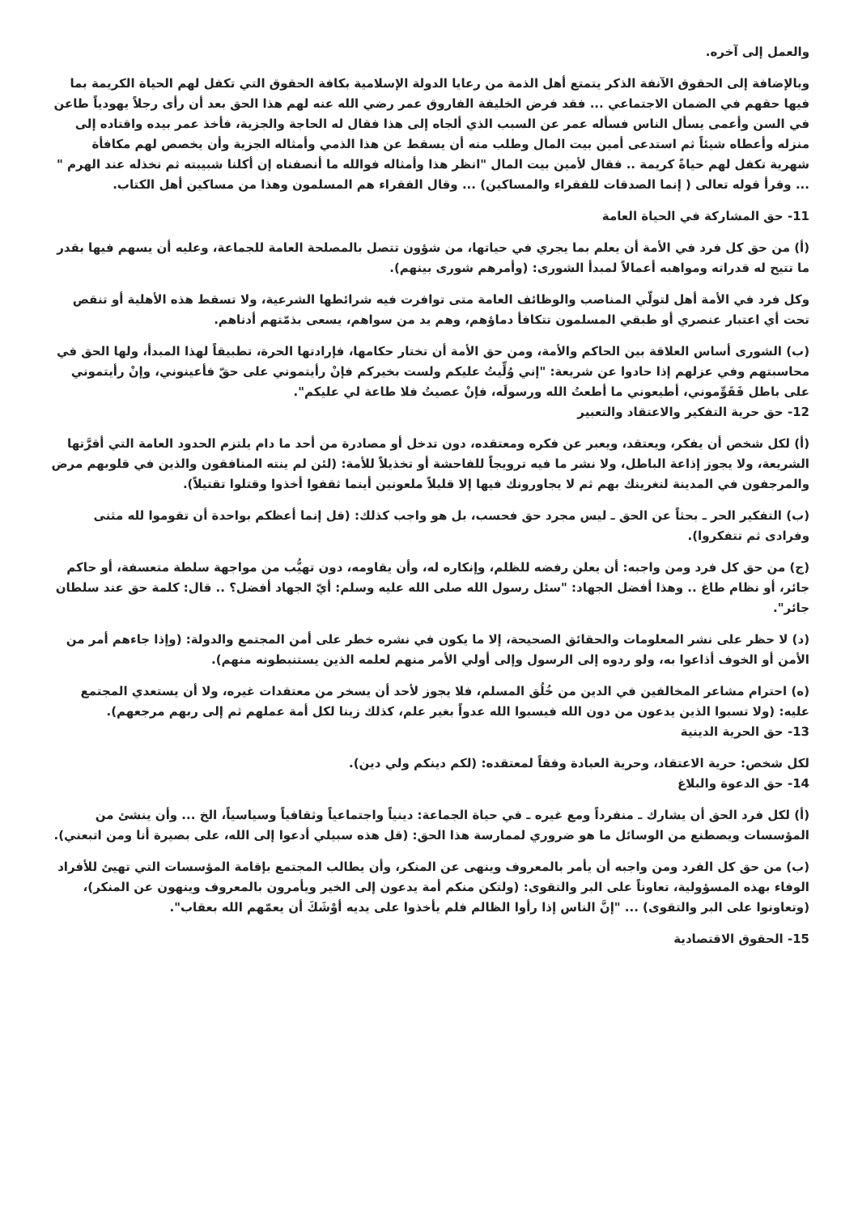والعمل إلى آخره.
وبالإضافة إلى الحقوق الآنفة الذكر يتمتع أهل الذمة من رعايا الدولة الإسلامية بكافة الحقوق التي تكفل لهم الحياة الكريمة بما فيها حقهم في الضمان الاجتماعي ... فقد فرض الخليفة الفاروق عمر رضي الله عنه لهم هذا الحق بعد أن رأى رجلاً يهودياً طاعن في السن وأعمى يسأل الناس فسأله عمر عن السبب الذي ألجاه إلى هذا فقال له الحاجة والجزية، فأخذ عمر بيده واقتاده إلى منزله وأعطاه شيئاً ثم استدعى أمين بيت المال وطلب منه أن يسقط عن هذا الذمي وأمثاله الجزية وأن يخصص لهم مكافأة شهرية تكفل لهم حياةً كريمة .. فقال لأمين بيت المال "انظر هذا وأمثاله فوالله ما أنصفناه إن أكلنا شبيبته ثم نخذله عند الهرم " ... وقرأ قوله تعالى ( إنما الصدقات للفقراء والمساكين) ... وقال الفقراء هم المسلمون وهذا من مساكين أهل الكتاب.
11- حق المشاركة في الحياة العامة
(أ) من حق كل فرد في الأمة أن يعلم بما يجري في حياتها، من شؤون تتصل بالمصلحة العامة للجماعة، وعليه أن يسهم فيها بقدر ما تتيح له قدراته ومواهبه أعمالاً لمبدأ الشورى: (وأمرهم شورى بينهم).
وكل فرد في الأمة أهل لتولّي المناصب والوظائف العامة متى توافرت فيه شرائطها الشرعية، ولا تسقط هذه الأهلية أو تنقص تحت أي اعتبار عنصري أو طبقي المسلمون تتكافأ دماؤهم، وهم يد من سواهم، يسعى بذمّتهم أدناهم.
(ب) الشورى أساس العلاقة بين الحاكم والأمة، ومن حق الأمة أن تختار حكامها، فإرادتها الحرة، تطبيقاً لهذا المبدأ، ولها الحق في محاسبتهم وفي عزلهم إذا حادوا عن شريعة: "إني وُلِّيتُ عليكم ولست بخيركم فإنْ رأيتموني على حقّ فأعينوني، وإنْ رأيتموني على باطل فَقَوِّموني، أطيعوني ما أطعتُ الله ورسولَه، فإنْ عصيتُ فلا طاعة لي عليكم".
12- حق حرية التفكير والاعتقاد والتعبير
(أ) لكل شخص أن يفكر، ويعتقد، ويعبر عن فكره ومعتقده، دون تدخل أو مصادرة من أحد ما دام يلتزم الحدود العامة التي أقرَّتها الشريعة، ولا يجوز إذاعة الباطل، ولا نشر ما فيه ترويجاً للفاحشة أو تخذيلاً للأمة: (لئن لم ينته المنافقون والذين في قلوبهم مرض والمرجفون في المدينة لنغرينك بهم ثم لا يجاورونك فيها إلا قليلاً ملعونين أينما ثقفوا أخذوا وقتلوا تقتيلاً).
(ب) التفكير الحر ـ بحثاً عن الحق ـ ليس مجرد حق فحسب، بل هو واجب كذلك: (قل إنما أعظكم بواحدة أن تقوموا لله مثنى وفرادى ثم تتفكروا).
(ج) من حق كل فرد ومن واجبه: أن يعلن رفضه للظلم، وإنكاره له، وأن يقاومه، دون تهيُّب من مواجهة سلطة متعسفة، أو حاكم جائر، أو نظام طاغ .. وهذا أفضل الجهاد: "سئل رسول الله صلى الله عليه وسلم: أيّ الجهاد أفضل؟ .. قال: كلمة حق عند سلطان جائر".
(د) لا حظر على نشر المعلومات والحقائق الصحيحة، إلا ما يكون في نشره خطر على أمن المجتمع والدولة: (وإذا جاءهم أمر من الأمن أو الخوف أذاعوا به، ولو ردوه إلى الرسول وإلى أولي الأمر منهم لعلمه الذين يستنبطونه منهم).
(ه) احترام مشاعر المخالفين في الدين من خُلُق المسلم، فلا يجوز لأحد أن يسخر من معتقدات غيره، ولا أن يستعدي المجتمع عليه: (ولا تسبوا الذين يدعون من دون الله فيسبوا الله عدواً بغير علم، كذلك زينا لكل أمة عملهم ثم إلى ربهم مرجعهم).
13- حق الحرية الدينية
لكل شخص: حرية الاعتقاد، وحرية العبادة وفقاً لمعتقده: (لكم دينكم ولي دين).
14- حق الدعوة والبلاغ
(أ) لكل فرد الحق أن يشارك ـ منفرداً ومع غيره ـ في حياة الجماعة: دينياً واجتماعياً وثقافياً وسياسياً، الخ ... وأن ينشئ من المؤسسات ويصطنع من الوسائل ما هو ضروري لممارسة هذا الحق: (قل هذه سبيلي أدعوا إلى الله، على بصيرة أنا ومن اتبعني).
(ب) من حق كل الفرد ومن واجبه أن يأمر بالمعروف وينهى عن المنكر، وأن يطالب المجتمع بإقامة المؤسسات التي تهيئ للأفراد الوفاء بهذه المسؤولية، تعاوناً على البر والتقوى: (ولتكن منكم أمة يدعون إلى الخير ويأمرون بالمعروف وينهون عن المنكر)، (وتعاونوا على البر والتقوى) ... "إنَّ الناس إذا رأوا الظالم فلم يأخذوا على يديه أوْشَكَ أن يعمّهم الله بعقاب".
15- الحقوق الاقتصادية